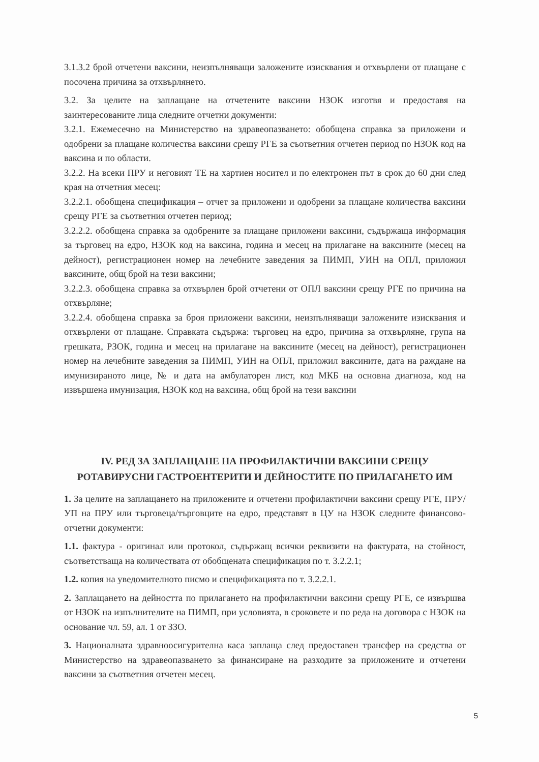3.1.3.2 брой отчетени ваксини, неизпълняващи заложените изисквания и отхвърлени от плащане с посочена причина за отхвърлянето.
3.2. За целите на заплащане на отчетените ваксини НЗОК изготвя и предоставя на заинтересованите лица следните отчетни документи:
3.2.1. Ежемесечно на Министерство на здравеопазването: обобщена справка за приложени и одобрени за плащане количества ваксини срещу РГЕ за съответния отчетен период по НЗОК код на ваксина и по области.
3.2.2. На всеки ПРУ и неговият ТЕ на хартиен носител и по електронен път в срок до 60 дни след края на отчетния месец:
3.2.2.1. обобщена спецификация – отчет за приложени и одобрени за плащане количества ваксини срещу РГЕ за съответния отчетен период;
3.2.2.2. обобщена справка за одобрените за плащане приложени ваксини, съдържаща информация за търговец на едро, НЗОК код на ваксина, година и месец на прилагане на ваксините (месец на дейност), регистрационен номер на лечебните заведения за ПИМП, УИН на ОПЛ, приложил ваксините, общ брой на тези ваксини;
3.2.2.3. обобщена справка за отхвърлен брой отчетени от ОПЛ ваксини срещу РГЕ по причина на отхвърляне;
3.2.2.4. обобщена справка за броя приложени ваксини, неизпълняващи заложените изисквания и отхвърлени от плащане. Справката съдържа: търговец на едро, причина за отхвърляне, група на грешката, РЗОК, година и месец на прилагане на ваксините (месец на дейност), регистрационен номер на лечебните заведения за ПИМП, УИН на ОПЛ, приложил ваксините, дата на раждане на имунизираното лице, № и дата на амбулаторен лист, код МКБ на основна диагноза, код на извършена имунизация, НЗОК код на ваксина, общ брой на тези ваксини
IV. РЕД ЗА ЗАПЛАЩАНЕ НА ПРОФИЛАКТИЧНИ ВАКСИНИ СРЕЩУ РОТАВИРУСНИ ГАСТРОЕНТЕРИТИ И ДЕЙНОСТИТЕ ПО ПРИЛАГАНЕТО ИМ
1. За целите на заплащането на приложените и отчетени профилактични ваксини срещу РГЕ, ПРУ/УП на ПРУ или търговеца/търговците на едро, представят в ЦУ на НЗОК следните финансово-отчетни документи:
1.1. фактура - оригинал или протокол, съдържащ всички реквизити на фактурата, на стойност, съответстваща на количествата от обобщената спецификация по т. 3.2.2.1;
1.2. копия на уведомителното писмо и спецификацията по т. 3.2.2.1.
2. Заплащането на дейността по прилагането на профилактични ваксини срещу РГЕ, се извършва от НЗОК на изпълнителите на ПИМП, при условията, в сроковете и по реда на договора с НЗОК на основание чл. 59, ал. 1 от ЗЗО.
3. Националната здравноосигурителна каса заплаща след предоставен трансфер на средства от Министерство на здравеопазването за финансиране на разходите за приложените и отчетени ваксини за съответния отчетен месец.
5